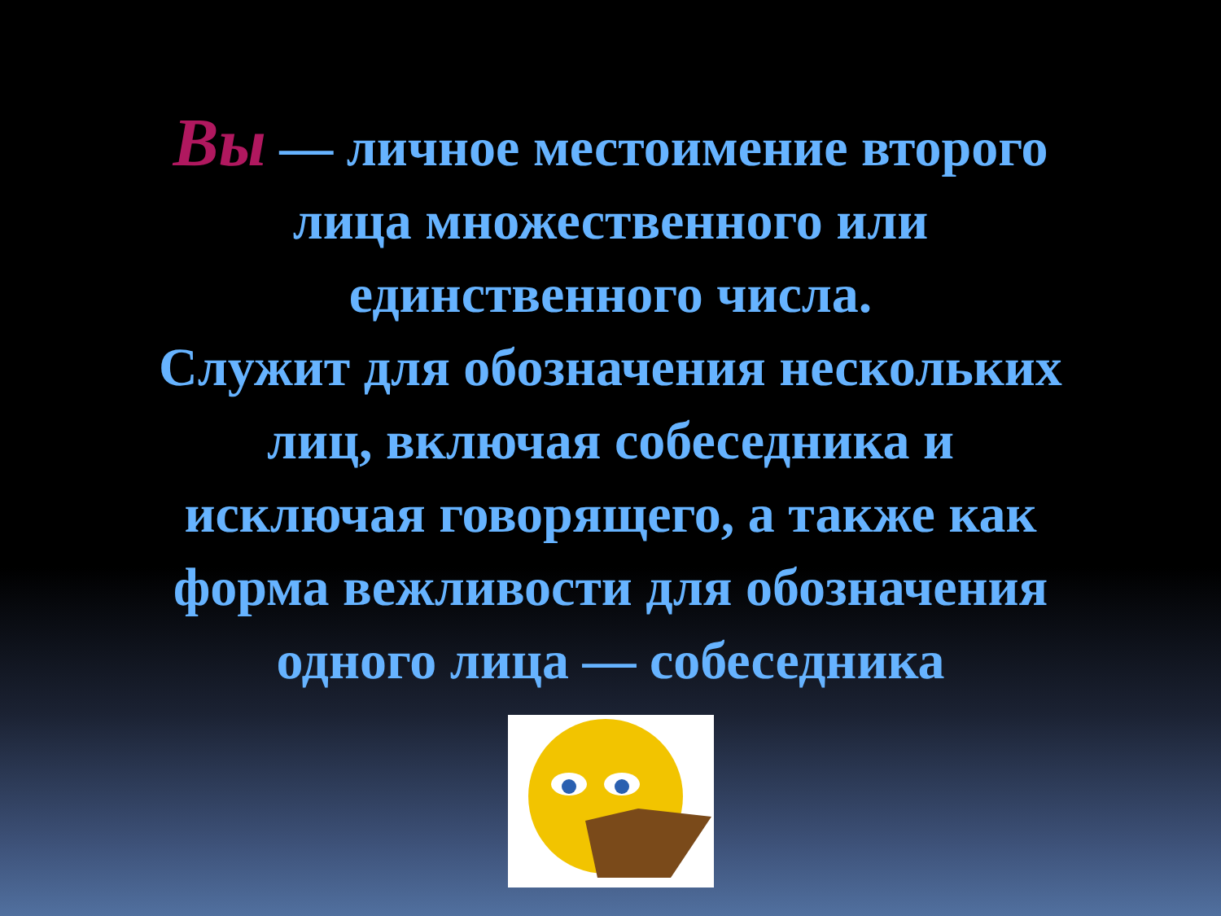Вы — личное местоимение второго
лица множественного или
единственного числа.
Служит для обозначения нескольких
лиц, включая собеседника и
исключая говорящего, а также как
форма вежливости для обозначения
одного лица — собеседника